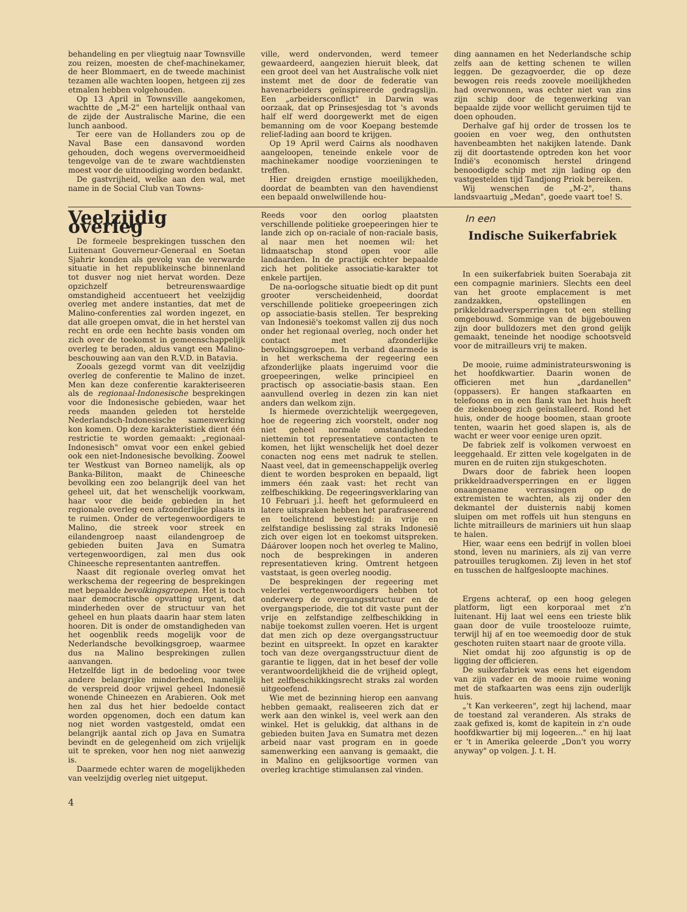behandeling en per vliegtuig naar Townsville zou reizen, moesten de chef-machinekamer, de heer Blommaert, en de tweede machinist tezamen alle wachten loopen, hetgeen zij zes etmalen hebben volgehouden.
Op 13 April in Townsville aangekomen, wachtte de „M-2" een hartelijk onthaal van de zijde der Australische Marine, die een lunch aanbood.
Ter eere van de Hollanders zou op de Naval Base een dansavond worden gehouden, doch wegens oververmoeidheid tengevolge van de te zware wachtdiensten moest voor de uitnoodiging worden bedankt.
De gastvrijheid, welke aan den wal, met name in de Social Club van Towns-
ville, werd ondervonden, werd temeer gewaardeerd, aangezien hieruit bleek, dat een groot deel van het Australische volk niet instemt met de door de federatie van havenarbeiders geïnspireerde gedragslijn. Een „arbeidersconflict" in Darwin was oorzaak, dat op Prinsesjesdag tot 's avonds half elf werd doorgewerkt met de eigen bemanning om de voor Koepang bestemde relief-lading aan boord te krijgen.
Op 19 April werd Cairns als noodhaven aangeloopen, teneinde enkele voor de machinekamer noodige voorzieningen te treffen.
Hier dreigden ernstige moeilijkheden, doordat de beambten van den havendienst een bepaald onwelwillende hou-
ding aannamen en het Nederlandsche schip zelfs aan de ketting schenen te willen leggen. De gezagvoerder, die op deze bewogen reis reeds zoovele moeilijkheden had overwonnen, was echter niet van zins zijn schip door de tegenwerking van bepaalde zijde voor wellicht geruimen tijd te doen ophouden.
Derhalve gaf hij order de trossen los te gooien en voer weg, den onthutsten havenbeambten het nakijken latende. Dank zij dit doortastende optreden kon het voor Indië's economisch herstel dringend benoodigde schip met zijn lading op den vastgestelden tijd Tandjong Priok bereiken.
Wij wenschen de „M-2", thans landsvaartuig „Medan", goede vaart toe! S.
Veelzijdig overleg
De formeele besprekingen tusschen den Luitenant Gouverneur-Generaal en Soetan Sjahrir konden als gevolg van de verwarde situatie in het republikeinsche binnenland tot dusver nog niet hervat worden. Deze opzichzelf betreurenswaardige omstandigheid accentueert het veelzijdig overleg met andere instanties, dat met de Malino-conferenties zal worden ingezet, en dat alle groepen omvat, die in het herstel van recht en orde een hechte basis vonden om zich over de toekomst in gemeenschappelijk overleg te beraden, aldus vangt een Malino-beschouwing aan van den R.V.D. in Batavia.
Zooals gezegd vormt van dit veelzijdig overleg de conferentie te Malino de inzet. Men kan deze conferentie karakteriseeren als de regionaal-Indonesische besprekingen voor die Indonesische gebieden, waar het reeds maanden geleden tot herstelde Nederlandsch-Indonesische samenwerking kon komen. Op deze karakteristiek dient één restrictie te worden gemaakt: „regionaal-Indonesisch" omvat voor een enkel gebied ook een niet-Indonesische bevolking. Zoowel ter Westkust van Borneo namelijk, als op Banka-Biliton, maakt de Chineesche bevolking een zoo belangrijk deel van het geheel uit, dat het wenschelijk voorkwam, haar voor die beide gebieden in het regionale overleg een afzonderlijke plaats in te ruimen. Onder de vertegenwoordigers te Malino, die streek voor streek en eilandengroep naast eilandengroep de gebieden buiten Java en Sumatra vertegenwoordigen, zal men dus ook Chineesche representanten aantreffen.
Naast dit regionale overleg omvat het werkschema der regeering de besprekingen met bepaalde bevolkingsgroepen. Het is toch naar democratische opvatting urgent, dat minderheden over de structuur van het geheel en hun plaats daarin haar stem laten hooren. Dit is onder de omstandigheden van het oogenblik reeds mogelijk voor de Nederlandsche bevolkingsgroep, waarmee dus na Malino besprekingen zullen aanvangen.
Hetzelfde ligt in de bedoeling voor twee andere belangrijke minderheden, namelijk de verspreid door vrijwel geheel Indonesië wonende Chineezen en Arabieren. Ook met hen zal dus het hier bedoelde contact worden opgenomen, doch een datum kan nog niet worden vastgesteld, omdat een belangrijk aantal zich op Java en Sumatra bevindt en de gelegenheid om zich vrijelijk uit te spreken, voor hen nog niet aanwezig is.
Daarmede echter waren de mogelijkheden van veelzijdig overleg niet uitgeput.
4
Reeds voor den oorlog plaatsten verschillende politieke groepeeringen hier te lande zich op on-raciale of non-raciale basis, al naar men het noemen wil: het lidmaatschap stond open voor alle landaarden. In de practijk echter bepaalde zich het politieke associatie-karakter tot enkele partijen.
De na-oorlogsche situatie biedt op dit punt grooter verscheidenheid, doordat verschillende politieke groepeeringen zich op associatie-basis stellen. Ter bespreking van Indonesië's toekomst vallen zij dus noch onder het regionaal overleg, noch onder het contact met afzonderlijke bevolkingsgroepen. In verband daarmede is in het werkschema der regeering een afzonderlijke plaats ingeruimd voor die groepeeringen, welke principieel en practisch op associatie-basis staan. Een aanvullend overleg in dezen zin kan niet anders dan welkom zijn.
Is hiermede overzichtelijk weergegeven, hoe de regeering zich voorstelt, onder nog niet geheel normale omstandigheden niettemin tot representatieve contacten te komen, het lijkt wenschelijk het doel dezer conacten nog eens met nadruk te stellen. Naast veel, dat in gemeenschappelijk overleg dient te worden besproken en bepaald, ligt immers één zaak vast: het recht van zelfbeschikking. De regeeringsverklaring van 10 Februari j.l. heeft het geformuleerd en latere uitspraken hebben het parafraseerend en toelichtend bevestigd: in vrije en zelfstandige beslissing zal straks Indonesië zich over eigen lot en toekomst uitspreken. Dáárover loopen noch het overleg te Malino, noch de besprekingen in anderen representatieven kring. Omtrent hetgeen vaststaat, is geen overleg noodig.
De besprekingen der regeering met velerlei vertegenwoordigers hebben tot onderwerp de overgangsstructuur en de overgangsperiode, die tot dit vaste punt der vrije en zelfstandige zelfbeschikking in nabije toekomst zullen voeren. Het is urgent dat men zich op deze overgangsstructuur bezint en uitspreekt. In opzet en karakter toch van deze overgangsstructuur dient de garantie te liggen, dat in het besef der volle verantwoordelijkheid die de vrijheid oplegt, het zelfbeschikkingsrecht straks zal worden uitgeoefend.
Wie met de bezinning hierop een aanvang hebben gemaakt, realiseeren zich dat er werk aan den winkel is, veel werk aan den winkel. Het is gelukkig, dat althans in de gebieden buiten Java en Sumatra met dezen arbeid naar vast program en in goede samenwerking een aanvang is gemaakt, die in Malino en gelijksoortige vormen van overleg krachtige stimulansen zal vinden.
In een
Indische Suikerfabriek
In een suikerfabriek buiten Soerabaja zit een compagnie mariniers. Slechts een deel van het groote emplacement is met zandzakken, opstellingen en prikkeldraadversperringen tot een stelling omgebouwd. Sommige van de bijgebouwen zijn door bulldozers met den grond gelijk gemaakt, teneinde het noodige schootsveld voor de mitrailleurs vrij te maken.
De mooie, ruime administrateurswoning is het hoofdkwartier. Daarin wonen de officieren met hun „dardanellen" (oppassers). Er hangen stafkaarten en telefoons en in een flank van het huis heeft de ziekenboeg zich geïnstalleerd. Rond het huis, onder de hooge boomen, staan groote tenten, waarin het goed slapen is, als de wacht er weer voor eenige uren opzit.
De fabriek zelf is volkomen verwoest en leeggehaald. Er zitten vele kogelgaten in de muren en de ruiten zijn stukgeschoten.
Dwars door de fabriek heen loopen prikkeldraadversperringen en er liggen onaangename verrassingen op de extremisten te wachten, als zij onder den dekmantel der duisternis nabij komen sluipen om met roffels uit hun stenguns en lichte mitrailleurs de mariniers uit hun slaap te halen.
Hier, waar eens een bedrijf in vollen bloei stond, leven nu mariniers, als zij van verre patrouilles terugkomen. Zij leven in het stof en tusschen de halfgesloopte machines.
Ergens achteraf, op een hoog gelegen platform, ligt een korporaal met z'n luitenant. Hij laat wel eens een trieste blik gaan door de vuile troostelooze ruimte, terwijl hij af en toe weemoedig door de stuk geschoten ruiten staart naar de groote villa.
Niet omdat hij zoo afgunstig is op de ligging der officieren.
De suikerfabriek was eens het eigendom van zijn vader en de mooie ruime woning met de stafkaarten was eens zijn ouderlijk huis.
„'t Kan verkeeren", zegt hij lachend, maar de toestand zal veranderen. Als straks de zaak gefixed is, komt de kapitein in z'n oude hoofdkwartier bij mij logeeren..." en hij laat er 't in Amerika geleerde „Don't you worry anyway" op volgen. J. t. H.